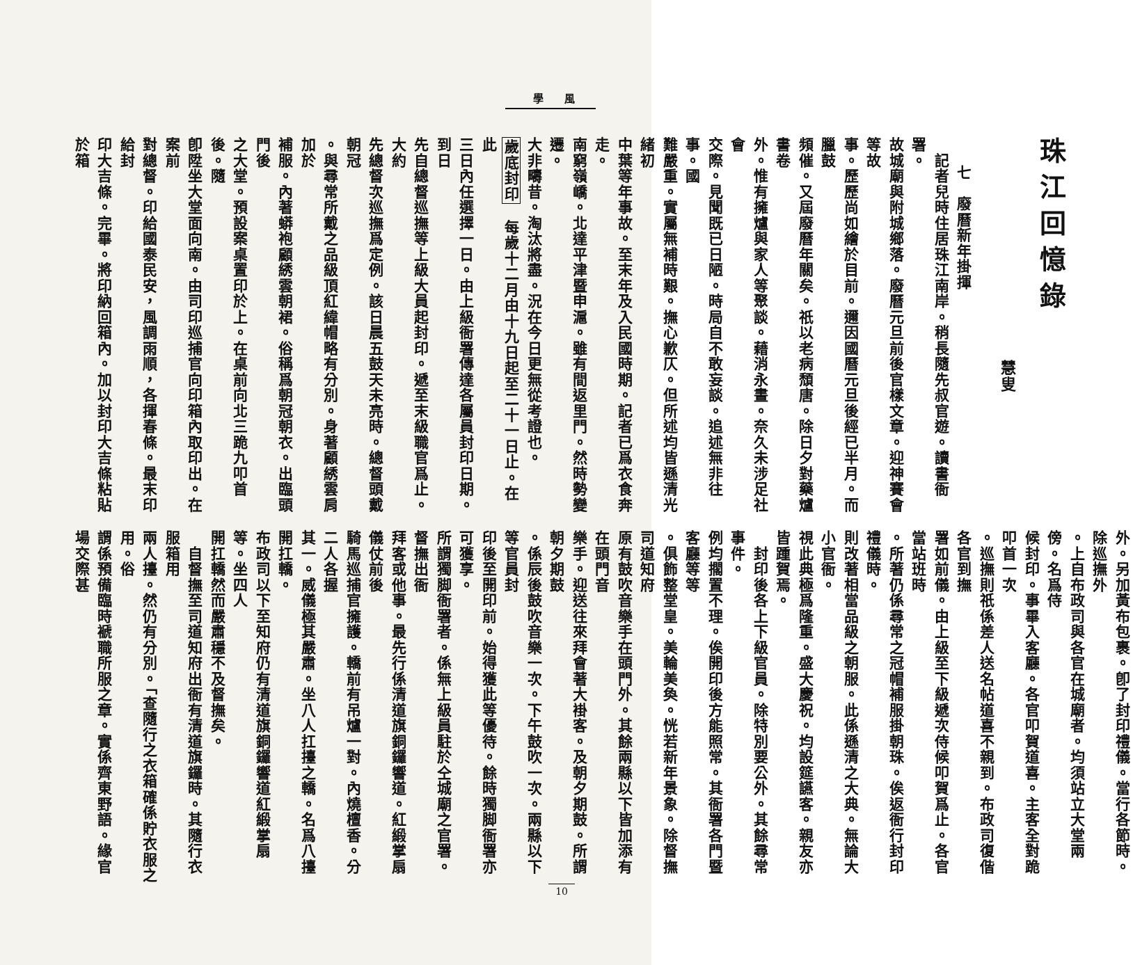學 風
珠江回憶錄
慧叟
七　廢曆新年掛揮
　記者兒時住居珠江南岸。稍長隨先叔官遊。讀書衙署。
故城廟與附城鄉落。廢曆元旦前後官樣文章。迎神賽會等故
事。歷歷尚如繪於目前。邇因國曆元旦後經已半月。而臘鼓
頻催。又屆廢曆年關矣。祇以老病頹唐。除日夕對藥爐書卷
外。惟有擁爐與家人等聚談。藉消永晝。奈久未涉足社會
交際。見聞既已日陋。時局自不敢妄談。追述無非往事。國
難嚴重。實屬無補時艱。撫心歉仄。但所述均皆遜清光緒初
中葉等年事故。至末年及入民國時期。記者已爲衣食奔走。
南窮嶺嶠。北達平津暨申滬。雖有間返里門。然時勢變遷。
大非疇昔。淘汰將盡。況在今日更無從考證也。
歲底封印　每歲十二月由十九日起至二十一日止。在此
三日內任選擇一日。由上級衙署傳達各屬員封印日期。到日
先自總督巡撫等上級大員起封印。遞至末級職官爲止。大約
先總督次巡撫爲定例。該日晨五鼓天未亮時。總督頭戴朝冠
。與尋常所戴之品級頂紅緯帽略有分別。身著顧綉雲肩加於
補服。內著蟒袍顧綉雲朝裙。俗稱爲朝冠朝衣。出臨頭門後
之大堂。預設案桌置印於上。在桌前向北三跪九叩首後。隨
卽陞坐大堂面向南。由司印巡捕官向印箱內取印出。在案前
對總督。印給國泰民安，風調雨順，各揮春條。最末印給封
印大吉條。完畢。將印納回箱內。加以封印大吉條粘貼於箱
外。另加黃布包裹。卽了封印禮儀。當行各節時。除巡撫外
。上自布政司與各官在城廟者。均須站立大堂兩傍。名爲侍
候封印。事畢入客廳。各官叩賀道喜。主客全對跪叩首一次
。巡撫則祇係差人送名帖道喜不親到。布政司復偕各官到撫
署如前儀。由上級至下級遞次侍候叩賀爲止。各官當站班時
。所著仍係尋常之冠帽補服掛朝珠。俟返衙行封印禮儀時。
則改著相當品級之朝服。此係遜清之大典。無論大小官衙。
視此典極爲隆重。盛大慶祝。均設筵讌客。親友亦皆踵賀焉。
　封印後各上下級官員。除特別要公外。其餘尋常事件。
例均擱置不理。俟開印後方能照常。其衙署各門暨客廳等等
。俱飾整堂皇。美輪美奐。恍若新年景象。除督撫司道知府
原有鼓吹音樂手在頭門外。其餘兩縣以下皆加添有在頭門音
樂手。迎送往來拜會著大褂客。及朝夕期鼓。所謂朝夕期鼓
。係辰後鼓吹音樂一次。下午鼓吹一次。兩縣以下等官員封
印後至開印前。始得獲此等優待。餘時獨脚衙署亦可獲享。
所謂獨脚衙署者。係無上級員駐於仝城廟之官署。督撫出衙
拜客或他事。最先行係清道旗銅鑼響道。紅緞掌扇儀仗前後
騎馬巡捕官擁護。轎前有吊爐一對。內燒檀香。分二人各握
其一。威儀極其嚴肅。坐八人扛擡之轎。名爲八擡開扛轎。
布政司以下至知府仍有清道旗銅鑼響道紅緞掌扇等。坐四人
開扛轎然而嚴肅穩不及督撫矣。
　自督撫至司道知府出衙有清道旗鑼時。其隨行衣服箱用
兩人擡。然仍有分別。「查隨行之衣箱確係貯衣服之用。俗
謂係預備臨時褫職所服之章。實係齊東野語。緣官場交際甚
10